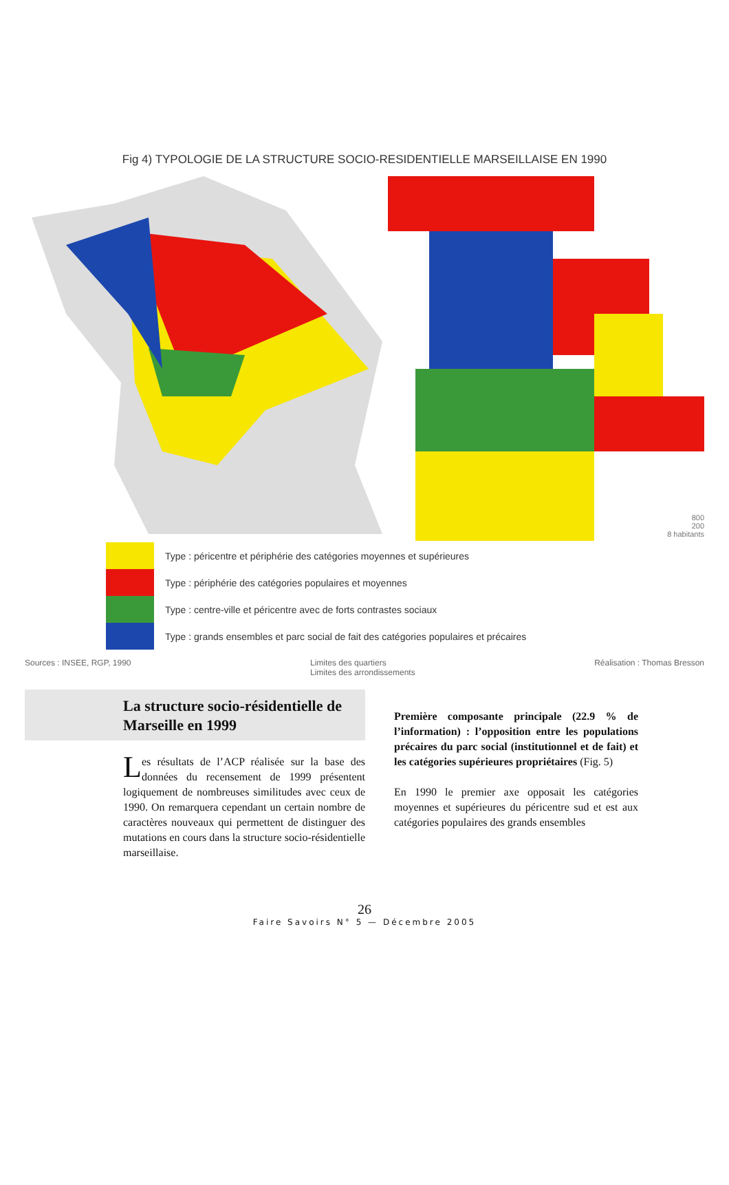Fig 4) TYPOLOGIE DE LA STRUCTURE SOCIO-RESIDENTIELLE MARSEILLAISE EN 1990
800
200
8 habitants
Type : péricentre et périphérie des catégories moyennes et supérieures
Type : périphérie des catégories populaires et moyennes
Type : centre-ville et péricentre avec de forts contrastes sociaux
Type : grands ensembles et parc social de fait des catégories populaires et précaires
Sources : INSEE, RGP, 1990 Limites des quartiers
Limites des arrondissements Réalisation : Thomas Bresson
La structure socio-résidentielle de Marseille en 1999
Les résultats de l’ACP réalisée sur la base des données du recensement de 1999 présentent logiquement de nombreuses similitudes avec ceux de 1990. On remarquera cependant un certain nombre de caractères nouveaux qui permettent de distinguer des mutations en cours dans la structure socio-résidentielle marseillaise.
Première composante principale (22.9 % de l’information) : l’opposition entre les populations précaires du parc social (institutionnel et de fait) et les catégories supérieures propriétaires (Fig. 5)
En 1990 le premier axe opposait les catégories moyennes et supérieures du péricentre sud et est aux catégories populaires des grands ensembles
26
Faire Savoirs N° 5 — Décembre 2005